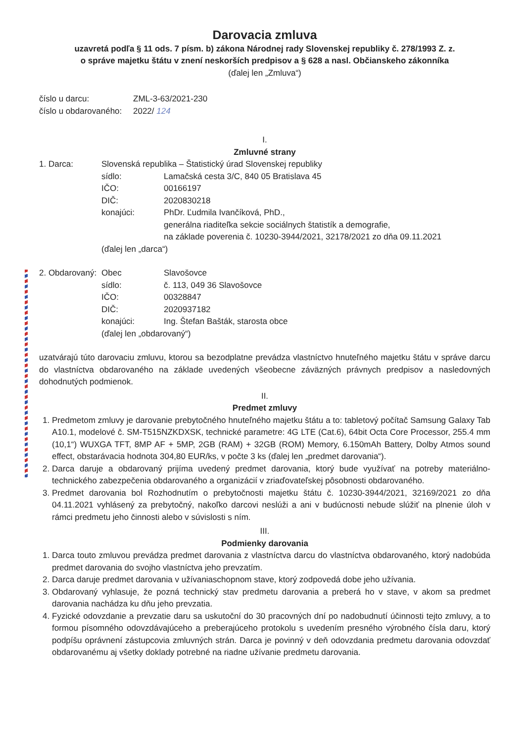Darovacia zmluva
uzavretá podľa § 11 ods. 7 písm. b) zákona Národnej rady Slovenskej republiky č. 278/1993 Z. z.
o správe majetku štátu v znení neskorších predpisov a § 628 a nasl. Občianskeho zákonníka
(ďalej len „Zmluva“)
| číslo u darcu: | ZML-3-63/2021-230 |
| číslo u obdarovaného: | 2022/ 124 |
I.
Zmluvné strany
| 1. Darca: | Slovenská republika – Štatistický úrad Slovenskej republiky | |
| | sídlo: | Lamačská cesta 3/C, 840 05 Bratislava 45 |
| | IČO: | 00166197 |
| | DIČ: | 2020830218 |
| | konajúci: | PhDr. Ľudmila Ivančíková, PhD., generálna riaditeľka sekcie sociálnych štatistík a demografie, na základe poverenia č. 10230-3944/2021, 32178/2021 zo dňa 09.11.2021 |
| | (ďalej len „darca“) | |
| 2. Obdarovaný: | Obec | Slavošovce |
| | sídlo: | č. 113, 049 36 Slavošovce |
| | IČO: | 00328847 |
| | DIČ: | 2020937182 |
| | konajúci: | Ing. Štefan Bašták, starosta obce |
| | (ďalej len „obdarovaný“) | |
uzatvárajú túto darovaciu zmluvu, ktorou sa bezodplatne prevádza vlastníctvo hnuteľného majetku štátu v správe darcu do vlastníctva obdarovaného na základe uvedených všeobecne záväzných právnych predpisov a nasledovných dohodnutých podmienok.
II.
Predmet zmluvy
1. Predmetom zmluvy je darovanie prebytočného hnuteľného majetku štátu a to: tabletový počítač Samsung Galaxy Tab A10.1, modelové č. SM-T515NZKDXSK, technické parametre: 4G LTE (Cat.6), 64bit Octa Core Processor, 255.4 mm (10,1“) WUXGA TFT, 8MP AF + 5MP, 2GB (RAM) + 32GB (ROM) Memory, 6.150mAh Battery, Dolby Atmos sound effect, obstarávacia hodnota 304,80 EUR/ks, v počte 3 ks (ďalej len „predmet darovania“).
2. Darca daruje a obdarovaný prijíma uvedený predmet darovania, ktorý bude využívať na potreby materiálno-technického zabezpečenia obdarovaného a organizácií v zriaďovateľskej pôsobnosti obdarovaného.
3. Predmet darovania bol Rozhodnutím o prebytočnosti majetku štátu č. 10230-3944/2021, 32169/2021 zo dňa 04.11.2021 vyhlásený za prebytočný, nakoľko darcovi neslúži a ani v budúcnosti nebude slúžiť na plnenie úloh v rámci predmetu jeho činnosti alebo v súvislosti s ním.
III.
Podmienky darovania
1. Darca touto zmluvou prevádza predmet darovania z vlastníctva darcu do vlastníctva obdarovaného, ktorý nadobúda predmet darovania do svojho vlastníctva jeho prevzatím.
2. Darca daruje predmet darovania v užívaniaschopnom stave, ktorý zodpovedá dobe jeho užívania.
3. Obdarovaný vyhlasuje, že pozná technický stav predmetu darovania a preberá ho v stave, v akom sa predmet darovania nachádza ku dňu jeho prevzatia.
4. Fyzické odovzdanie a prevzatie daru sa uskutoční do 30 pracovných dní po nadobudnutí účinnosti tejto zmluvy, a to formou písomného odovzdávajúceho a preberajúceho protokolu s uvedením presného výrobného čísla daru, ktorý podpíšu oprávnení zástupcovia zmluvných strán. Darca je povinný v deň odovzdania predmetu darovania odovzdať obdarovanému aj všetky doklady potrebné na riadne užívanie predmetu darovania.